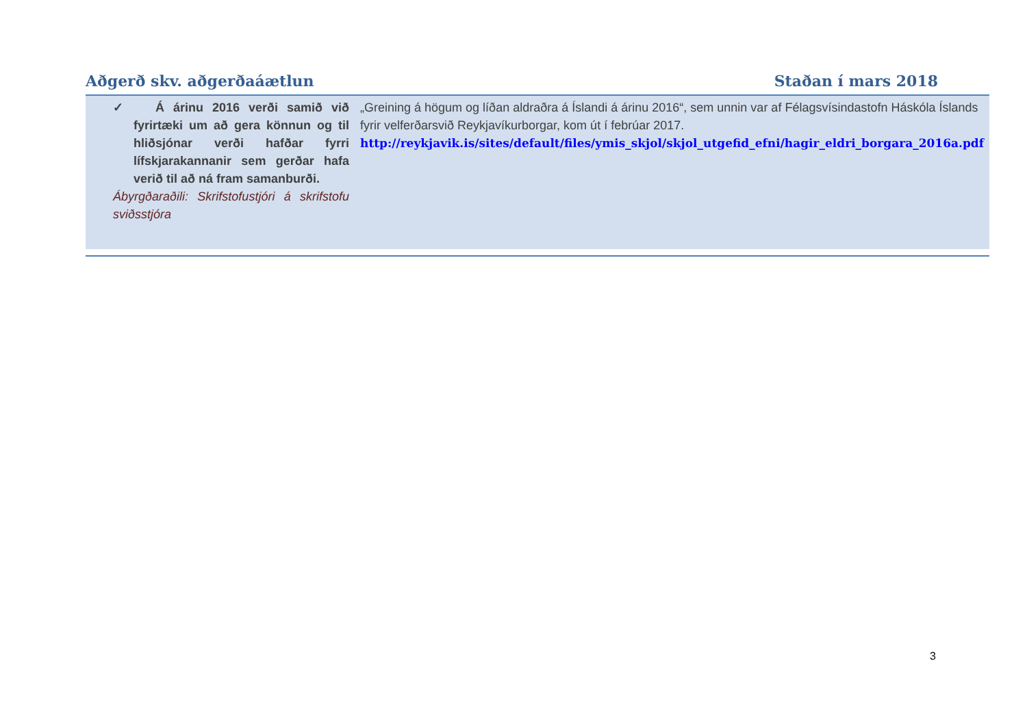Aðgerð skv. aðgerðaáætlun Staðan í mars 2018
| ✓ Á árinu 2016 verði samið við fyrirtæki um að gera könnun og til hliðsjónar verði hafðar fyrri lífskjarakannanir sem gerðar hafa verið til að ná fram samanburði. Ábyrgðaraðili: Skrifstofustjóri á skrifstofu sviðsstjóra | „Greining á högum og líðan aldraðra á Íslandi á árinu 2016“, sem unnin var af Félagsvísindastofn Háskóla Íslands fyrir velferðarsvið Reykjavíkurborgar, kom út í febrúar 2017. http://reykjavik.is/sites/default/files/ymis_skjol/skjol_utgefid_efni/hagir_eldri_borgara_2016a.pdf |
3